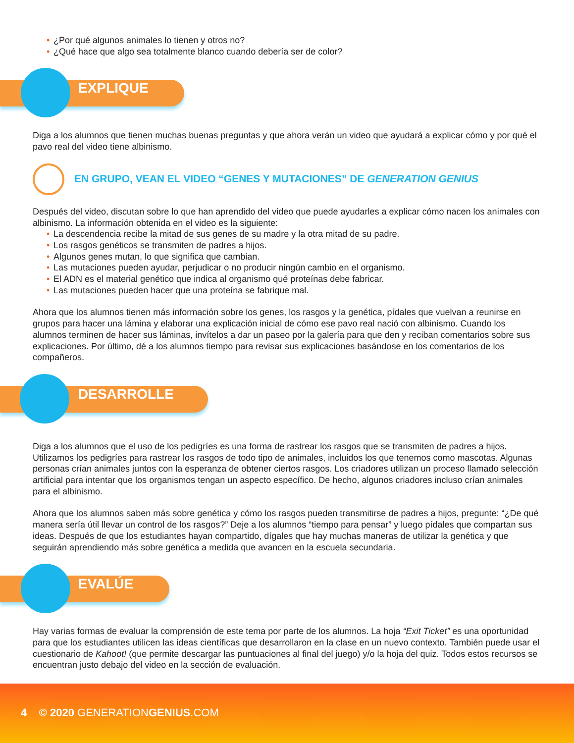• ¿Por qué algunos animales lo tienen y otros no?
• ¿Qué hace que algo sea totalmente blanco cuando debería ser de color?
EXPLIQUE
Diga a los alumnos que tienen muchas buenas preguntas y que ahora verán un video que ayudará a explicar cómo y por qué el pavo real del video tiene albinismo.
EN GRUPO, VEAN EL VIDEO “GENES Y MUTACIONES” DE GENERATION GENIUS
Después del video, discutan sobre lo que han aprendido del video que puede ayudarles a explicar cómo nacen los animales con albinismo. La información obtenida en el video es la siguiente:
• La descendencia recibe la mitad de sus genes de su madre y la otra mitad de su padre.
• Los rasgos genéticos se transmiten de padres a hijos.
• Algunos genes mutan, lo que significa que cambian.
• Las mutaciones pueden ayudar, perjudicar o no producir ningún cambio en el organismo.
• El ADN es el material genético que indica al organismo qué proteínas debe fabricar.
• Las mutaciones pueden hacer que una proteína se fabrique mal.
Ahora que los alumnos tienen más información sobre los genes, los rasgos y la genética, pídales que vuelvan a reunirse en grupos para hacer una lámina y elaborar una explicación inicial de cómo ese pavo real nació con albinismo. Cuando los alumnos terminen de hacer sus láminas, invítelos a dar un paseo por la galería para que den y reciban comentarios sobre sus explicaciones. Por último, dé a los alumnos tiempo para revisar sus explicaciones basándose en los comentarios de los compañeros.
DESARROLLE
Diga a los alumnos que el uso de los pedigríes es una forma de rastrear los rasgos que se transmiten de padres a hijos. Utilizamos los pedigríes para rastrear los rasgos de todo tipo de animales, incluidos los que tenemos como mascotas. Algunas personas crían animales juntos con la esperanza de obtener ciertos rasgos. Los criadores utilizan un proceso llamado selección artificial para intentar que los organismos tengan un aspecto específico. De hecho, algunos criadores incluso crían animales para el albinismo.
Ahora que los alumnos saben más sobre genética y cómo los rasgos pueden transmitirse de padres a hijos, pregunte: “¿De qué manera sería útil llevar un control de los rasgos?” Deje a los alumnos “tiempo para pensar” y luego pídales que compartan sus ideas. Después de que los estudiantes hayan compartido, dígales que hay muchas maneras de utilizar la genética y que seguirán aprendiendo más sobre genética a medida que avancen en la escuela secundaria.
EVALÚE
Hay varias formas de evaluar la comprensión de este tema por parte de los alumnos. La hoja “Exit Ticket” es una oportunidad para que los estudiantes utilicen las ideas científicas que desarrollaron en la clase en un nuevo contexto. También puede usar el cuestionario de Kahoot! (que permite descargar las puntuaciones al final del juego) y/o la hoja del quiz. Todos estos recursos se encuentran justo debajo del video en la sección de evaluación.
4 © 2020 GENERATIONGENIUS.COM